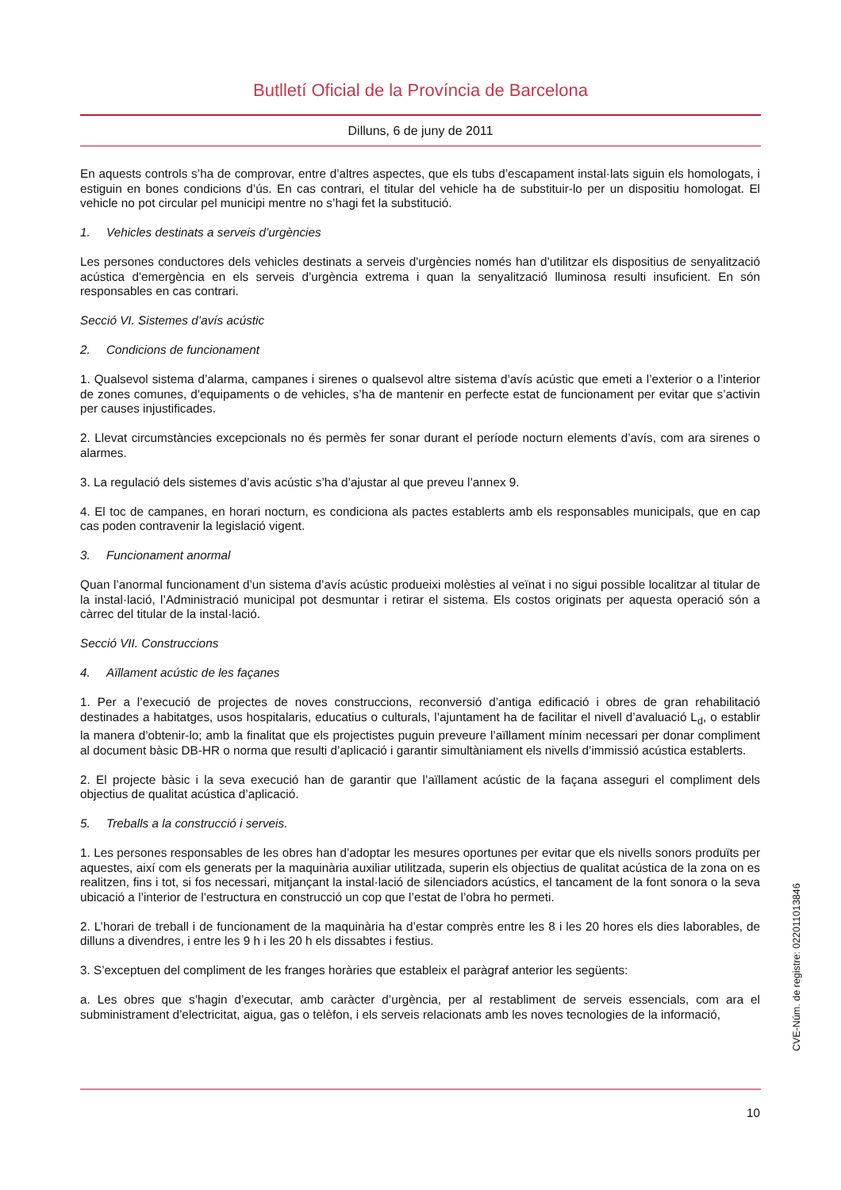Butlletí Oficial de la Província de Barcelona
Dilluns, 6 de juny de 2011
En aquests controls s’ha de comprovar, entre d’altres aspectes, que els tubs d’escapament instal·lats siguin els homologats, i estiguin en bones condicions d’ús. En cas contrari, el titular del vehicle ha de substituir-lo per un dispositiu homologat. El vehicle no pot circular pel municipi mentre no s’hagi fet la substitució.
1. Vehicles destinats a serveis d’urgències
Les persones conductores dels vehicles destinats a serveis d'urgències només han d’utilitzar els dispositius de senyalització acústica d'emergència en els serveis d’urgència extrema i quan la senyalització lluminosa resulti insuficient. En són responsables en cas contrari.
Secció VI. Sistemes d’avís acústic
2. Condicions de funcionament
1. Qualsevol sistema d’alarma, campanes i sirenes o qualsevol altre sistema d’avís acústic que emeti a l’exterior o a l’interior de zones comunes, d’equipaments o de vehicles, s’ha de mantenir en perfecte estat de funcionament per evitar que s’activin per causes injustificades.
2. Llevat circumstàncies excepcionals no és permès fer sonar durant el període nocturn elements d’avís, com ara sirenes o alarmes.
3. La regulació dels sistemes d’avis acústic s’ha d’ajustar al que preveu l’annex 9.
4. El toc de campanes, en horari nocturn, es condiciona als pactes establerts amb els responsables municipals, que en cap cas poden contravenir la legislació vigent.
3. Funcionament anormal
Quan l’anormal funcionament d’un sistema d’avís acústic produeixi molèsties al veïnat i no sigui possible localitzar al titular de la instal·lació, l’Administració municipal pot desmuntar i retirar el sistema. Els costos originats per aquesta operació són a càrrec del titular de la instal·lació.
Secció VII. Construccions
4. Aïllament acústic de les façanes
1. Per a l’execució de projectes de noves construccions, reconversió d’antiga edificació i obres de gran rehabilitació destinades a habitatges, usos hospitalaris, educatius o culturals, l’ajuntament ha de facilitar el nivell d’avaluació L<sub>d</sub>, o establir la manera d’obtenir-lo; amb la finalitat que els projectistes puguin preveure l’aïllament mínim necessari per donar compliment al document bàsic DB-HR o norma que resulti d’aplicació i garantir simultàniament els nivells d’immissió acústica establerts.
2. El projecte bàsic i la seva execució han de garantir que l’aïllament acústic de la façana asseguri el compliment dels objectius de qualitat acústica d’aplicació.
5. Treballs a la construcció i serveis.
1. Les persones responsables de les obres han d’adoptar les mesures oportunes per evitar que els nivells sonors produïts per aquestes, així com els generats per la maquinària auxiliar utilitzada, superin els objectius de qualitat acústica de la zona on es realitzen, fins i tot, si fos necessari, mitjançant la instal·lació de silenciadors acústics, el tancament de la font sonora o la seva ubicació a l’interior de l’estructura en construcció un cop que l’estat de l’obra ho permeti.
2. L’horari de treball i de funcionament de la maquinària ha d’estar comprès entre les 8 i les 20 hores els dies laborables, de dilluns a divendres, i entre les 9 h i les 20 h els dissabtes i festius.
3. S’exceptuen del compliment de les franges horàries que estableix el paràgraf anterior les següents:
a. Les obres que s’hagin d’executar, amb caràcter d’urgència, per al restabliment de serveis essencials, com ara el subministrament d’electricitat, aigua, gas o telèfon, i els serveis relacionats amb les noves tecnologies de la informació,
10
CVE-Núm. de registre: 022011013846